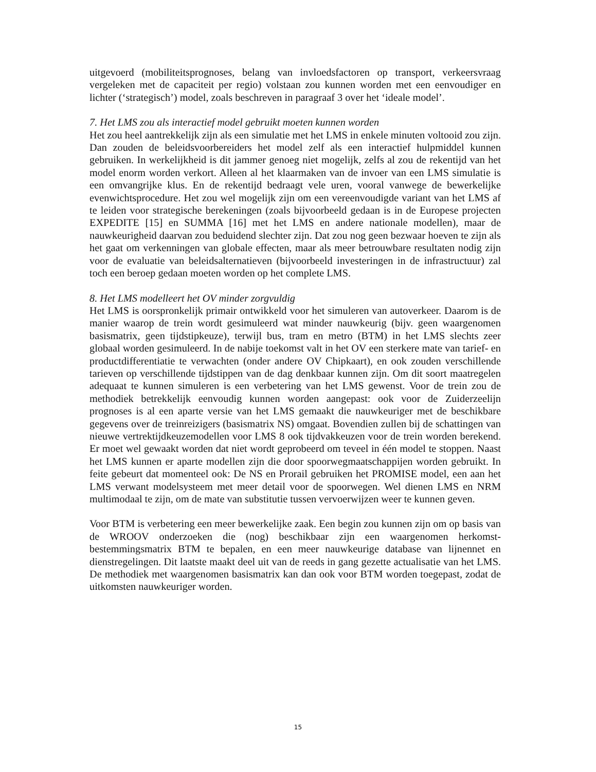uitgevoerd (mobiliteitsprognoses, belang van invloedsfactoren op transport, verkeersvraag vergeleken met de capaciteit per regio) volstaan zou kunnen worden met een eenvoudiger en lichter (‘strategisch’) model, zoals beschreven in paragraaf 3 over het ‘ideale model’.
7. Het LMS zou als interactief model gebruikt moeten kunnen worden
Het zou heel aantrekkelijk zijn als een simulatie met het LMS in enkele minuten voltooid zou zijn. Dan zouden de beleidsvoorbereiders het model zelf als een interactief hulpmiddel kunnen gebruiken. In werkelijkheid is dit jammer genoeg niet mogelijk, zelfs al zou de rekentijd van het model enorm worden verkort. Alleen al het klaarmaken van de invoer van een LMS simulatie is een omvangrijke klus. En de rekentijd bedraagt vele uren, vooral vanwege de bewerkelijke evenwichtsprocedure. Het zou wel mogelijk zijn om een vereenvoudigde variant van het LMS af te leiden voor strategische berekeningen (zoals bijvoorbeeld gedaan is in de Europese projecten EXPEDITE [15] en SUMMA [16] met het LMS en andere nationale modellen), maar de nauwkeurigheid daarvan zou beduidend slechter zijn. Dat zou nog geen bezwaar hoeven te zijn als het gaat om verkenningen van globale effecten, maar als meer betrouwbare resultaten nodig zijn voor de evaluatie van beleidsalternatieven (bijvoorbeeld investeringen in de infrastructuur) zal toch een beroep gedaan moeten worden op het complete LMS.
8. Het LMS modelleert het OV minder zorgvuldig
Het LMS is oorspronkelijk primair ontwikkeld voor het simuleren van autoverkeer. Daarom is de manier waarop de trein wordt gesimuleerd wat minder nauwkeurig (bijv. geen waargenomen basismatrix, geen tijdstipkeuze), terwijl bus, tram en metro (BTM) in het LMS slechts zeer globaal worden gesimuleerd. In de nabije toekomst valt in het OV een sterkere mate van tarief- en productdifferentiatie te verwachten (onder andere OV Chipkaart), en ook zouden verschillende tarieven op verschillende tijdstippen van de dag denkbaar kunnen zijn. Om dit soort maatregelen adequaat te kunnen simuleren is een verbetering van het LMS gewenst. Voor de trein zou de methodiek betrekkelijk eenvoudig kunnen worden aangepast: ook voor de Zuiderzeelijn prognoses is al een aparte versie van het LMS gemaakt die nauwkeuriger met de beschikbare gegevens over de treinreizigers (basismatrix NS) omgaat. Bovendien zullen bij de schattingen van nieuwe vertrektijdkeuzemodellen voor LMS 8 ook tijdvakkeuzen voor de trein worden berekend. Er moet wel gewaakt worden dat niet wordt geprobeerd om teveel in één model te stoppen. Naast het LMS kunnen er aparte modellen zijn die door spoorwegmaatschappijen worden gebruikt. In feite gebeurt dat momenteel ook: De NS en Prorail gebruiken het PROMISE model, een aan het LMS verwant modelsysteem met meer detail voor de spoorwegen. Wel dienen LMS en NRM multimodaal te zijn, om de mate van substitutie tussen vervoerwijzen weer te kunnen geven.
Voor BTM is verbetering een meer bewerkelijke zaak. Een begin zou kunnen zijn om op basis van de WROOV onderzoeken die (nog) beschikbaar zijn een waargenomen herkomst-bestemmingsmatrix BTM te bepalen, en een meer nauwkeurige database van lijnennet en dienstregelingen. Dit laatste maakt deel uit van de reeds in gang gezette actualisatie van het LMS. De methodiek met waargenomen basismatrix kan dan ook voor BTM worden toegepast, zodat de uitkomsten nauwkeuriger worden.
15